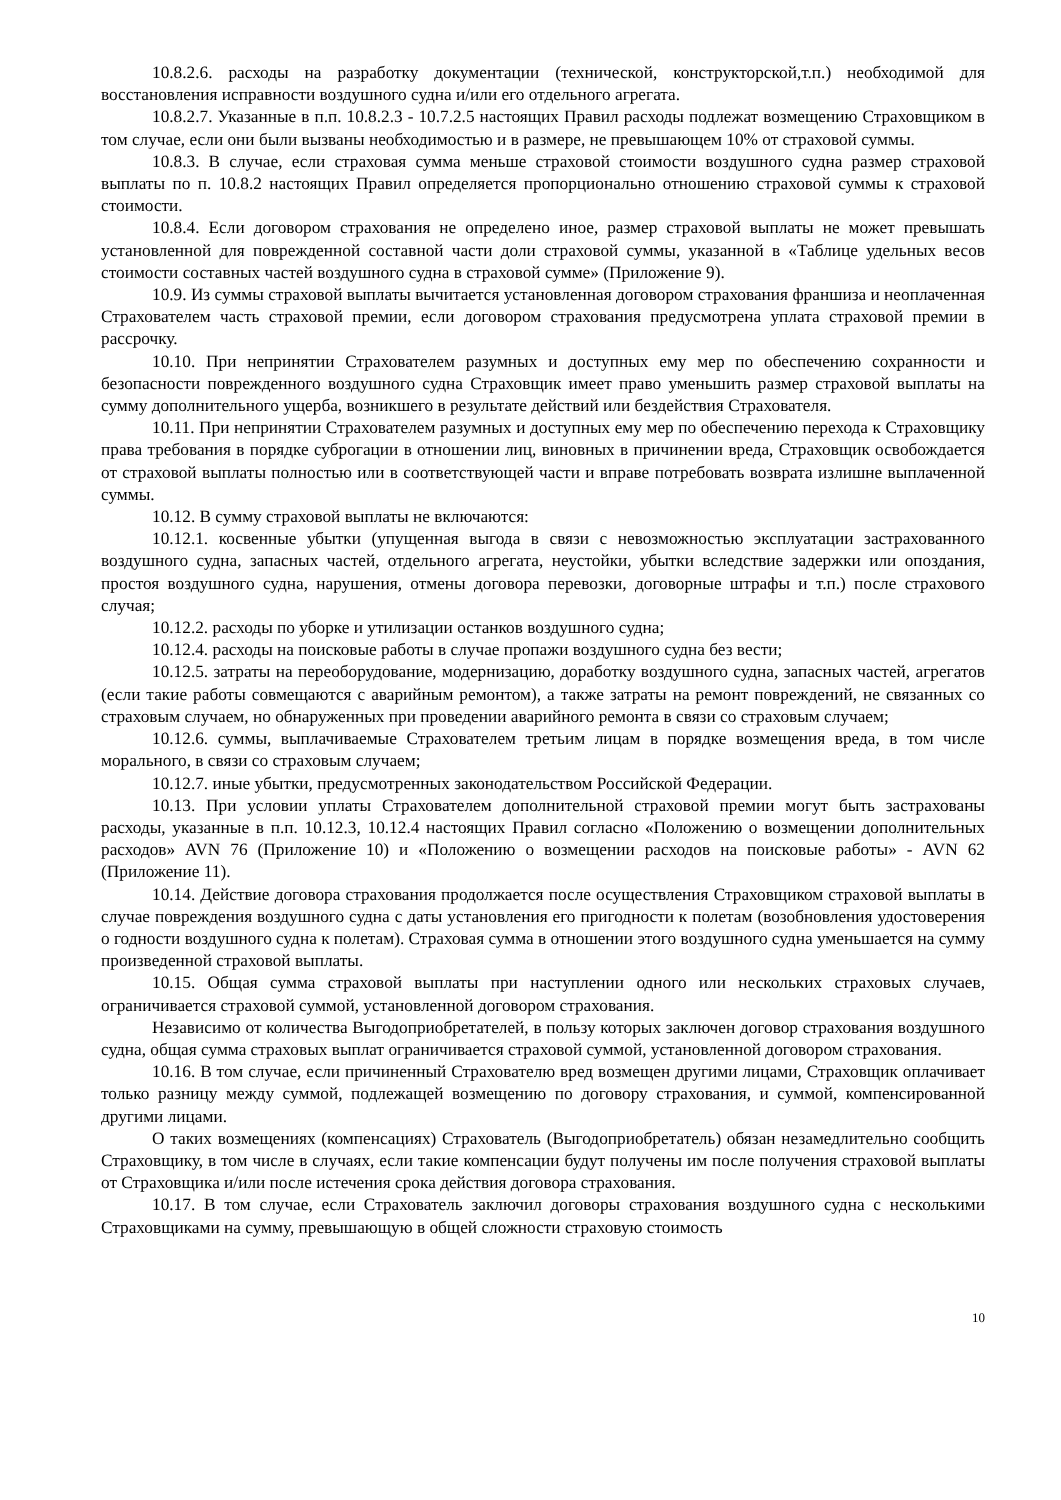10.8.2.6. расходы на разработку документации (технической, конструкторской,т.п.) необходимой для восстановления исправности воздушного судна и/или его отдельного агрегата.
10.8.2.7. Указанные в п.п. 10.8.2.3 - 10.7.2.5 настоящих Правил расходы подлежат возмещению Страховщиком в том случае, если они были вызваны необходимостью и в размере, не превышающем 10% от страховой суммы.
10.8.3. В случае, если страховая сумма меньше страховой стоимости воздушного судна размер страховой выплаты по п. 10.8.2 настоящих Правил определяется пропорционально отношению страховой суммы к страховой стоимости.
10.8.4. Если договором страхования не определено иное, размер страховой выплаты не может превышать установленной для поврежденной составной части доли страховой суммы, указанной в «Таблице удельных весов стоимости составных частей воздушного судна в страховой сумме» (Приложение 9).
10.9. Из суммы страховой выплаты вычитается установленная договором страхования франшиза и неоплаченная Страхователем часть страховой премии, если договором страхования предусмотрена уплата страховой премии в рассрочку.
10.10. При непринятии Страхователем разумных и доступных ему мер по обеспечению сохранности и безопасности поврежденного воздушного судна Страховщик имеет право уменьшить размер страховой выплаты на сумму дополнительного ущерба, возникшего в результате действий или бездействия Страхователя.
10.11. При непринятии Страхователем разумных и доступных ему мер по обеспечению перехода к Страховщику права требования в порядке суброгации в отношении лиц, виновных в причинении вреда, Страховщик освобождается от страховой выплаты полностью или в соответствующей части и вправе потребовать возврата излишне выплаченной суммы.
10.12. В сумму страховой выплаты не включаются:
10.12.1. косвенные убытки (упущенная выгода в связи с невозможностью эксплуатации застрахованного воздушного судна, запасных частей, отдельного агрегата, неустойки, убытки вследствие задержки или опоздания, простоя воздушного судна, нарушения, отмены договора перевозки, договорные штрафы и т.п.) после страхового случая;
10.12.2. расходы по уборке и утилизации останков воздушного судна;
10.12.4. расходы на поисковые работы в случае пропажи воздушного судна без вести;
10.12.5. затраты на переоборудование, модернизацию, доработку воздушного судна, запасных частей, агрегатов (если такие работы совмещаются с аварийным ремонтом), а также затраты на ремонт повреждений, не связанных со страховым случаем, но обнаруженных при проведении аварийного ремонта в связи со страховым случаем;
10.12.6. суммы, выплачиваемые Страхователем третьим лицам в порядке возмещения вреда, в том числе морального, в связи со страховым случаем;
10.12.7. иные убытки, предусмотренных законодательством Российской Федерации.
10.13. При условии уплаты Страхователем дополнительной страховой премии могут быть застрахованы расходы, указанные в п.п. 10.12.3, 10.12.4 настоящих Правил согласно «Положению о возмещении дополнительных расходов» AVN 76 (Приложение 10) и «Положению о возмещении расходов на поисковые работы» - AVN 62 (Приложение 11).
10.14. Действие договора страхования продолжается после осуществления Страховщиком страховой выплаты в случае повреждения воздушного судна с даты установления его пригодности к полетам (возобновления удостоверения о годности воздушного судна к полетам). Страховая сумма в отношении этого воздушного судна уменьшается на сумму произведенной страховой выплаты.
10.15. Общая сумма страховой выплаты при наступлении одного или нескольких страховых случаев, ограничивается страховой суммой, установленной договором страхования.
Независимо от количества Выгодоприобретателей, в пользу которых заключен договор страхования воздушного судна, общая сумма страховых выплат ограничивается страховой суммой, установленной договором страхования.
10.16. В том случае, если причиненный Страхователю вред возмещен другими лицами, Страховщик оплачивает только разницу между суммой, подлежащей возмещению по договору страхования, и суммой, компенсированной другими лицами.
О таких возмещениях (компенсациях) Страхователь (Выгодоприобретатель) обязан незамедлительно сообщить Страховщику, в том числе в случаях, если такие компенсации будут получены им после получения страховой выплаты от Страховщика и/или после истечения срока действия договора страхования.
10.17. В том случае, если Страхователь заключил договоры страхования воздушного судна с несколькими Страховщиками на сумму, превышающую в общей сложности страховую стоимость
10